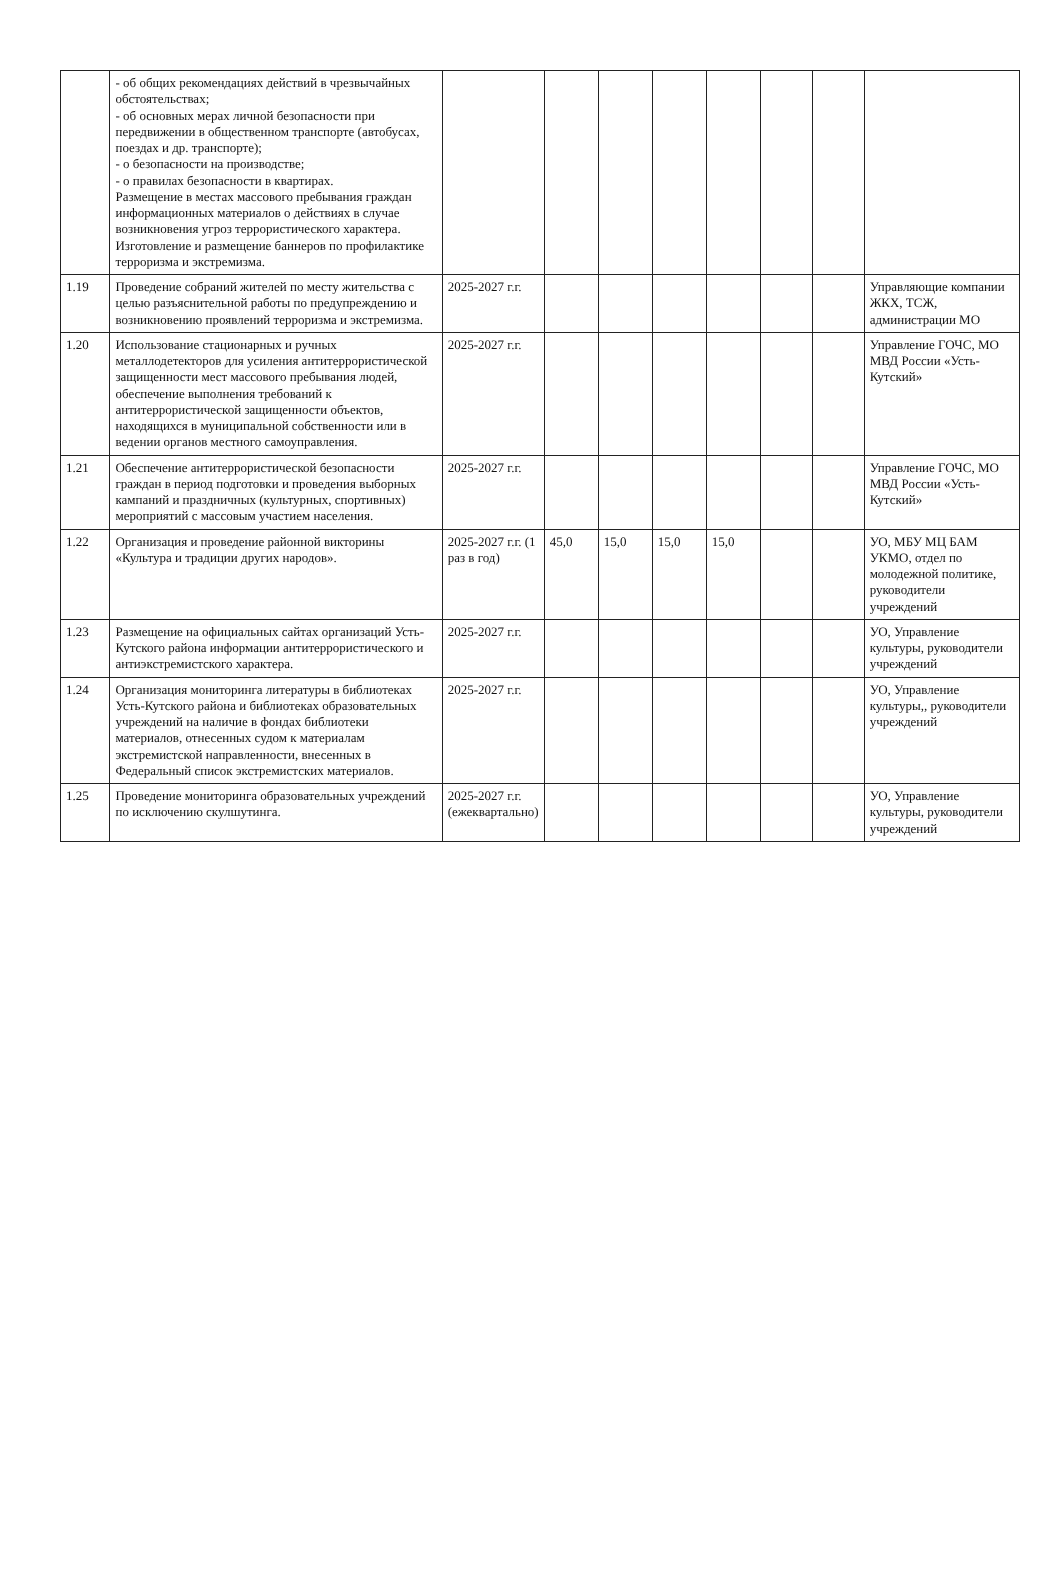| | - об общих рекомендациях действий в чрезвычайных обстоятельствах; - об основных мерах личной безопасности при передвижении в общественном транспорте (автобусах, поездах и др. транспорте); - о безопасности на производстве; - о правилах безопасности в квартирах. Размещение в местах массового пребывания граждан информационных материалов о действиях в случае возникновения угроз террористического характера. Изготовление и размещение баннеров по профилактике терроризма и экстремизма. | | | | | | | | |
| 1.19 | Проведение собраний жителей по месту жительства с целью разъяснительной работы по предупреждению и возникновению проявлений терроризма и экстремизма. | 2025-2027 г.г. | | | | | | | Управляющие компании ЖКХ, ТСЖ, администрации МО |
| 1.20 | Использование стационарных и ручных металлодетекторов для усиления антитеррористической защищенности мест массового пребывания людей, обеспечение выполнения требований к антитеррористической защищенности объектов, находящихся в муниципальной собственности или в ведении органов местного самоуправления. | 2025-2027 г.г. | | | | | | | Управление ГОЧС, МО МВД России «Усть-Кутский» |
| 1.21 | Обеспечение антитеррористической безопасности граждан в период подготовки и проведения выборных кампаний и праздничных (культурных, спортивных) мероприятий с массовым участием населения. | 2025-2027 г.г. | | | | | | | Управление ГОЧС, МО МВД России «Усть-Кутский» |
| 1.22 | Организация и проведение районной викторины «Культура и традиции других народов». | 2025-2027 г.г. (1 раз в год) | 45,0 | 15,0 | 15,0 | 15,0 | | | УО, МБУ МЦ БАМ УКМО, отдел по молодежной политике, руководители учреждений |
| 1.23 | Размещение на официальных сайтах организаций Усть-Кутского района информации антитеррористического и антиэкстремистского характера. | 2025-2027 г.г. | | | | | | | УО, Управление культуры, руководители учреждений |
| 1.24 | Организация мониторинга литературы в библиотеках Усть-Кутского района и библиотеках образовательных учреждений на наличие в фондах библиотеки материалов, отнесенных судом к материалам экстремистской направленности, внесенных в Федеральный список экстремистских материалов. | 2025-2027 г.г. | | | | | | | УО, Управление культуры,, руководители учреждений |
| 1.25 | Проведение мониторинга образовательных учреждений по исключению скулшутинга. | 2025-2027 г.г. (ежеквартально) | | | | | | | УО, Управление культуры, руководители учреждений |